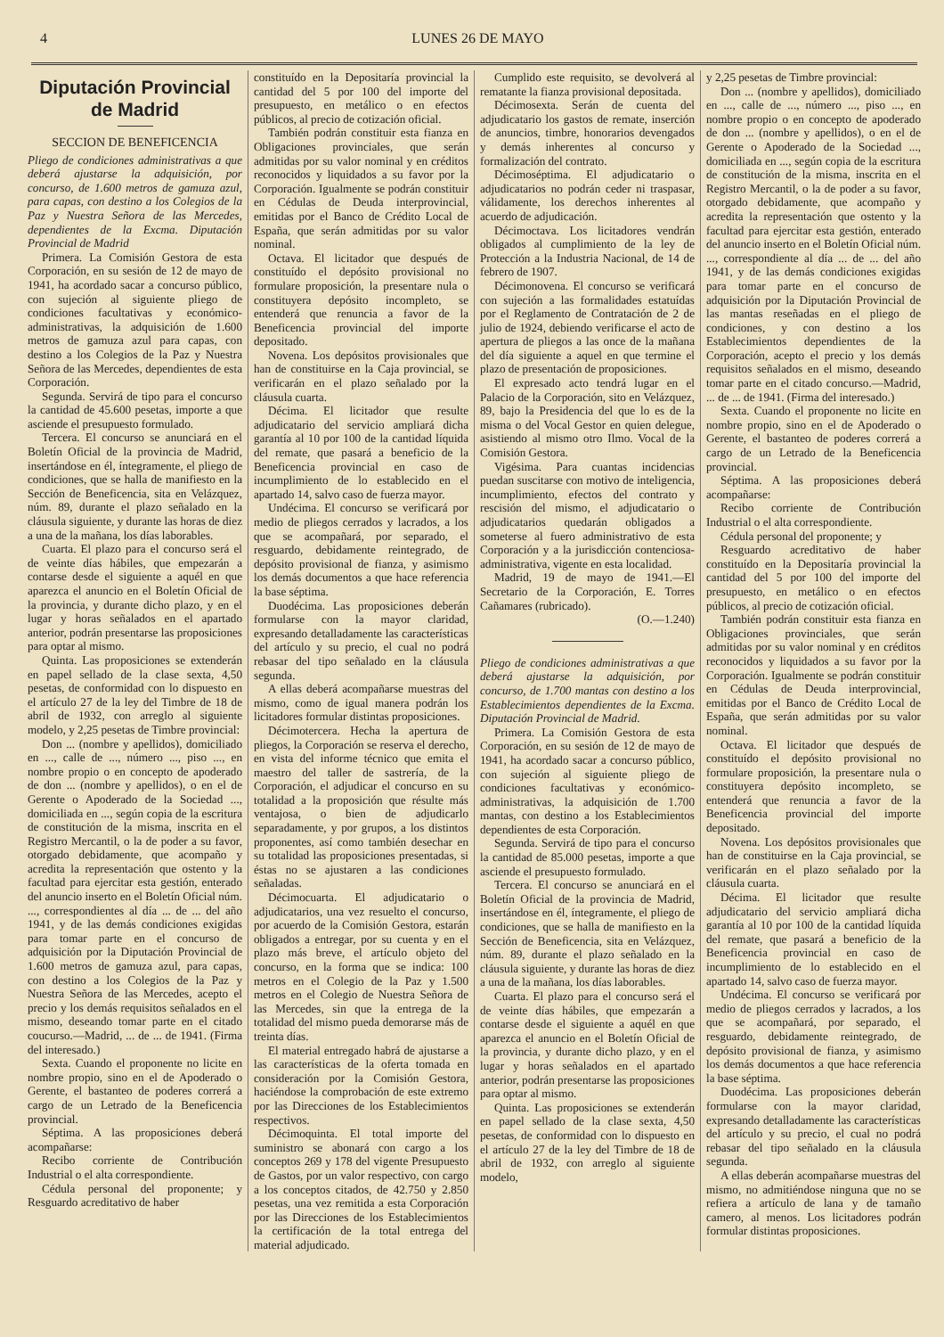4 LUNES 26 DE MAYO
Diputación Provincial de Madrid
SECCION DE BENEFICENCIA
Pliego de condiciones administrativas a que deberá ajustarse la adquisición, por concurso, de 1.600 metros de gamuza azul, para capas, con destino a los Colegios de la Paz y Nuestra Señora de las Mercedes, dependientes de la Excma. Diputación Provincial de Madrid
Primera. La Comisión Gestora de esta Corporación, en su sesión de 12 de mayo de 1941, ha acordado sacar a concurso público, con sujeción al siguiente pliego de condiciones facultativas y económico-administrativas, la adquisición de 1.600 metros de gamuza azul para capas, con destino a los Colegios de la Paz y Nuestra Señora de las Mercedes, dependientes de esta Corporación.
Segunda. Servirá de tipo para el concurso la cantidad de 45.600 pesetas, importe a que asciende el presupuesto formulado.
Tercera. El concurso se anunciará en el Boletín Oficial de la provincia de Madrid, insertándose en él, íntegramente, el pliego de condiciones, que se halla de manifiesto en la Sección de Beneficencia, sita en Velázquez, núm. 89, durante el plazo señalado en la cláusula siguiente, y durante las horas de diez a una de la mañana, los días laborables.
Cuarta. El plazo para el concurso será el de veinte días hábiles, que empezarán a contarse desde el siguiente a aquél en que aparezca el anuncio en el Boletín Oficial de la provincia, y durante dicho plazo, y en el lugar y horas señalados en el apartado anterior, podrán presentarse las proposiciones para optar al mismo.
Quinta. Las proposiciones se extenderán en papel sellado de la clase sexta, 4,50 pesetas, de conformidad con lo dispuesto en el artículo 27 de la ley del Timbre de 18 de abril de 1932, con arreglo al siguiente modelo, y 2,25 pesetas de Timbre provincial:
Don ... (nombre y apellidos), domiciliado en ..., calle de ..., número ..., piso ..., en nombre propio o en concepto de apoderado de don ... (nombre y apellidos), o en el de Gerente o Apoderado de la Sociedad ..., domiciliada en ..., según copia de la escritura de constitución de la misma, inscrita en el Registro Mercantil, o la de poder a su favor, otorgado debidamente, que acompaño y acredita la representación que ostento y la facultad para ejercitar esta gestión, enterado del anuncio inserto en el Boletín Oficial núm. ..., correspondientes al día ... de ... del año 1941, y de las demás condiciones exigidas para tomar parte en el concurso de adquisición por la Diputación Provincial de 1.600 metros de gamuza azul, para capas, con destino a los Colegios de la Paz y Nuestra Señora de las Mercedes, acepto el precio y los demás requisitos señalados en el mismo, deseando tomar parte en el citado coucurso.—Madrid, ... de ... de 1941. (Firma del interesado.)
Sexta. Cuando el proponente no licite en nombre propio, sino en el de Apoderado o Gerente, el bastanteo de poderes correrá a cargo de un Letrado de la Beneficencia provincial.
Séptima. A las proposiciones deberá acompañarse:
Recibo corriente de Contribución Industrial o el alta correspondiente.
Cédula personal del proponente; y Resguardo acreditativo de haber
constituído en la Depositaría provincial la cantidad del 5 por 100 del importe del presupuesto, en metálico o en efectos públicos, al precio de cotización oficial.
También podrán constituir esta fianza en Obligaciones provinciales, que serán admitidas por su valor nominal y en créditos reconocidos y liquidados a su favor por la Corporación. Igualmente se podrán constituir en Cédulas de Deuda interprovincial, emitidas por el Banco de Crédito Local de España, que serán admitidas por su valor nominal.
Octava. El licitador que después de constituído el depósito provisional no formulare proposición, la presentare nula o constituyera depósito incompleto, se entenderá que renuncia a favor de la Beneficencia provincial del importe depositado.
Novena. Los depósitos provisionales que han de constituirse en la Caja provincial, se verificarán en el plazo señalado por la cláusula cuarta.
Décima. El licitador que resulte adjudicatario del servicio ampliará dicha garantía al 10 por 100 de la cantidad líquida del remate, que pasará a beneficio de la Beneficencia provincial en caso de incumplimiento de lo establecido en el apartado 14, salvo caso de fuerza mayor.
Undécima. El concurso se verificará por medio de pliegos cerrados y lacrados, a los que se acompañará, por separado, el resguardo, debidamente reintegrado, de depósito provisional de fianza, y asimismo los demás documentos a que hace referencia la base séptima.
Duodécima. Las proposiciones deberán formularse con la mayor claridad, expresando detalladamente las características del artículo y su precio, el cual no podrá rebasar del tipo señalado en la cláusula segunda.
A ellas deberá acompañarse muestras del mismo, como de igual manera podrán los licitadores formular distintas proposiciones.
Décimotercera. Hecha la apertura de pliegos, la Corporación se reserva el derecho, en vista del informe técnico que emita el maestro del taller de sastrería, de la Corporación, el adjudicar el concurso en su totalidad a la proposición que résulte más ventajosa, o bien de adjudicarlo separadamente, y por grupos, a los distintos proponentes, así como también desechar en su totalidad las proposiciones presentadas, si éstas no se ajustaren a las condiciones señaladas.
Décimocuarta. El adjudicatario o adjudicatarios, una vez resuelto el concurso, por acuerdo de la Comisión Gestora, estarán obligados a entregar, por su cuenta y en el plazo más breve, el artículo objeto del concurso, en la forma que se indica: 100 metros en el Colegio de la Paz y 1.500 metros en el Colegio de Nuestra Señora de las Mercedes, sin que la entrega de la totalidad del mismo pueda demorarse más de treinta días.
El material entregado habrá de ajustarse a las características de la oferta tomada en consideración por la Comisión Gestora, haciéndose la comprobación de este extremo por las Direcciones de los Establecimientos respectivos.
Décimoquinta. El total importe del suministro se abonará con cargo a los conceptos 269 y 178 del vigente Presupuesto de Gastos, por un valor respectivo, con cargo a los conceptos citados, de 42.750 y 2.850 pesetas, una vez remitida a esta Corporación por las Direcciones de los Establecimientos la certificación de la total entrega del material adjudicado.
Cumplido este requisito, se devolverá al rematante la fianza provisional depositada.
Décimosexta. Serán de cuenta del adjudicatario los gastos de remate, inserción de anuncios, timbre, honorarios devengados y demás inherentes al concurso y formalización del contrato.
Décimoséptima. El adjudicatario o adjudicatarios no podrán ceder ni traspasar, válidamente, los derechos inherentes al acuerdo de adjudicación.
Décimoctava. Los licitadores vendrán obligados al cumplimiento de la ley de Protección a la Industria Nacional, de 14 de febrero de 1907.
Décimonovena. El concurso se verificará con sujeción a las formalidades estatuídas por el Reglamento de Contratación de 2 de julio de 1924, debiendo verificarse el acto de apertura de pliegos a las once de la mañana del día siguiente a aquel en que termine el plazo de presentación de proposiciones.
El expresado acto tendrá lugar en el Palacio de la Corporación, sito en Velázquez, 89, bajo la Presidencia del que lo es de la misma o del Vocal Gestor en quien delegue, asistiendo al mismo otro Ilmo. Vocal de la Comisión Gestora.
Vigésima. Para cuantas incidencias puedan suscitarse con motivo de inteligencia, incumplimiento, efectos del contrato y rescisión del mismo, el adjudicatario o adjudicatarios quedarán obligados a someterse al fuero administrativo de esta Corporación y a la jurisdicción contenciosa-administrativa, vigente en esta localidad.
Madrid, 19 de mayo de 1941.—El Secretario de la Corporación, E. Torres Cañamares (rubricado).
(O.—1.240)
Pliego de condiciones administrativas a que deberá ajustarse la adquisición, por concurso, de 1.700 mantas con destino a los Establecimientos dependientes de la Excma. Diputación Provincial de Madrid.
Primera. La Comisión Gestora de esta Corporación, en su sesión de 12 de mayo de 1941, ha acordado sacar a concurso público, con sujeción al siguiente pliego de condiciones facultativas y económico-administrativas, la adquisición de 1.700 mantas, con destino a los Establecimientos dependientes de esta Corporación.
Segunda. Servirá de tipo para el concurso la cantidad de 85.000 pesetas, importe a que asciende el presupuesto formulado.
Tercera. El concurso se anunciará en el Boletín Oficial de la provincia de Madrid, insertándose en él, íntegramente, el pliego de condiciones, que se halla de manifiesto en la Sección de Beneficencia, sita en Velázquez, núm. 89, durante el plazo señalado en la cláusula siguiente, y durante las horas de diez a una de la mañana, los días laborables.
Cuarta. El plazo para el concurso será el de veinte días hábiles, que empezarán a contarse desde el siguiente a aquél en que aparezca el anuncio en el Boletín Oficial de la provincia, y durante dicho plazo, y en el lugar y horas señalados en el apartado anterior, podrán presentarse las proposiciones para optar al mismo.
Quinta. Las proposiciones se extenderán en papel sellado de la clase sexta, 4,50 pesetas, de conformidad con lo dispuesto en el artículo 27 de la ley del Timbre de 18 de abril de 1932, con arreglo al siguiente modelo,
y 2,25 pesetas de Timbre provincial:
Don ... (nombre y apellidos), domiciliado en ..., calle de ..., número ..., piso ..., en nombre propio o en concepto de apoderado de don ... (nombre y apellidos), o en el de Gerente o Apoderado de la Sociedad ..., domiciliada en ..., según copia de la escritura de constitución de la misma, inscrita en el Registro Mercantil, o la de poder a su favor, otorgado debidamente, que acompaño y acredita la representación que ostento y la facultad para ejercitar esta gestión, enterado del anuncio inserto en el Boletín Oficial núm. ..., correspondiente al día ... de ... del año 1941, y de las demás condiciones exigidas para tomar parte en el concurso de adquisición por la Diputación Provincial de las mantas reseñadas en el pliego de condiciones, y con destino a los Establecimientos dependientes de la Corporación, acepto el precio y los demás requisitos señalados en el mismo, deseando tomar parte en el citado concurso.—Madrid, ... de ... de 1941. (Firma del interesado.)
Sexta. Cuando el proponente no licite en nombre propio, sino en el de Apoderado o Gerente, el bastanteo de poderes correrá a cargo de un Letrado de la Beneficencia provincial.
Séptima. A las proposiciones deberá acompañarse:
Recibo corriente de Contribución Industrial o el alta correspondiente.
Cédula personal del proponente; y
Resguardo acreditativo de haber constituído en la Depositaría provincial la cantidad del 5 por 100 del importe del presupuesto, en metálico o en efectos públicos, al precio de cotización oficial.
También podrán constituir esta fianza en Obligaciones provinciales, que serán admitidas por su valor nominal y en créditos reconocidos y liquidados a su favor por la Corporación. Igualmente se podrán constituir en Cédulas de Deuda interprovincial, emitidas por el Banco de Crédito Local de España, que serán admitidas por su valor nominal.
Octava. El licitador que después de constituído el depósito provisional no formulare proposición, la presentare nula o constituyera depósito incompleto, se entenderá que renuncia a favor de la Beneficencia provincial del importe depositado.
Novena. Los depósitos provisionales que han de constituirse en la Caja provincial, se verificarán en el plazo señalado por la cláusula cuarta.
Décima. El licitador que resulte adjudicatario del servicio ampliará dicha garantía al 10 por 100 de la cantidad líquida del remate, que pasará a beneficio de la Beneficencia provincial en caso de incumplimiento de lo establecido en el apartado 14, salvo caso de fuerza mayor.
Undécima. El concurso se verificará por medio de pliegos cerrados y lacrados, a los que se acompañará, por separado, el resguardo, debidamente reintegrado, de depósito provisional de fianza, y asimismo los demás documentos a que hace referencia la base séptima.
Duodécima. Las proposiciones deberán formularse con la mayor claridad, expresando detalladamente las características del artículo y su precio, el cual no podrá rebasar del tipo señalado en la cláusula segunda.
A ellas deberán acompañarse muestras del mismo, no admitiéndose ninguna que no se refiera a artículo de lana y de tamaño camero, al menos. Los licitadores podrán formular distintas proposiciones.